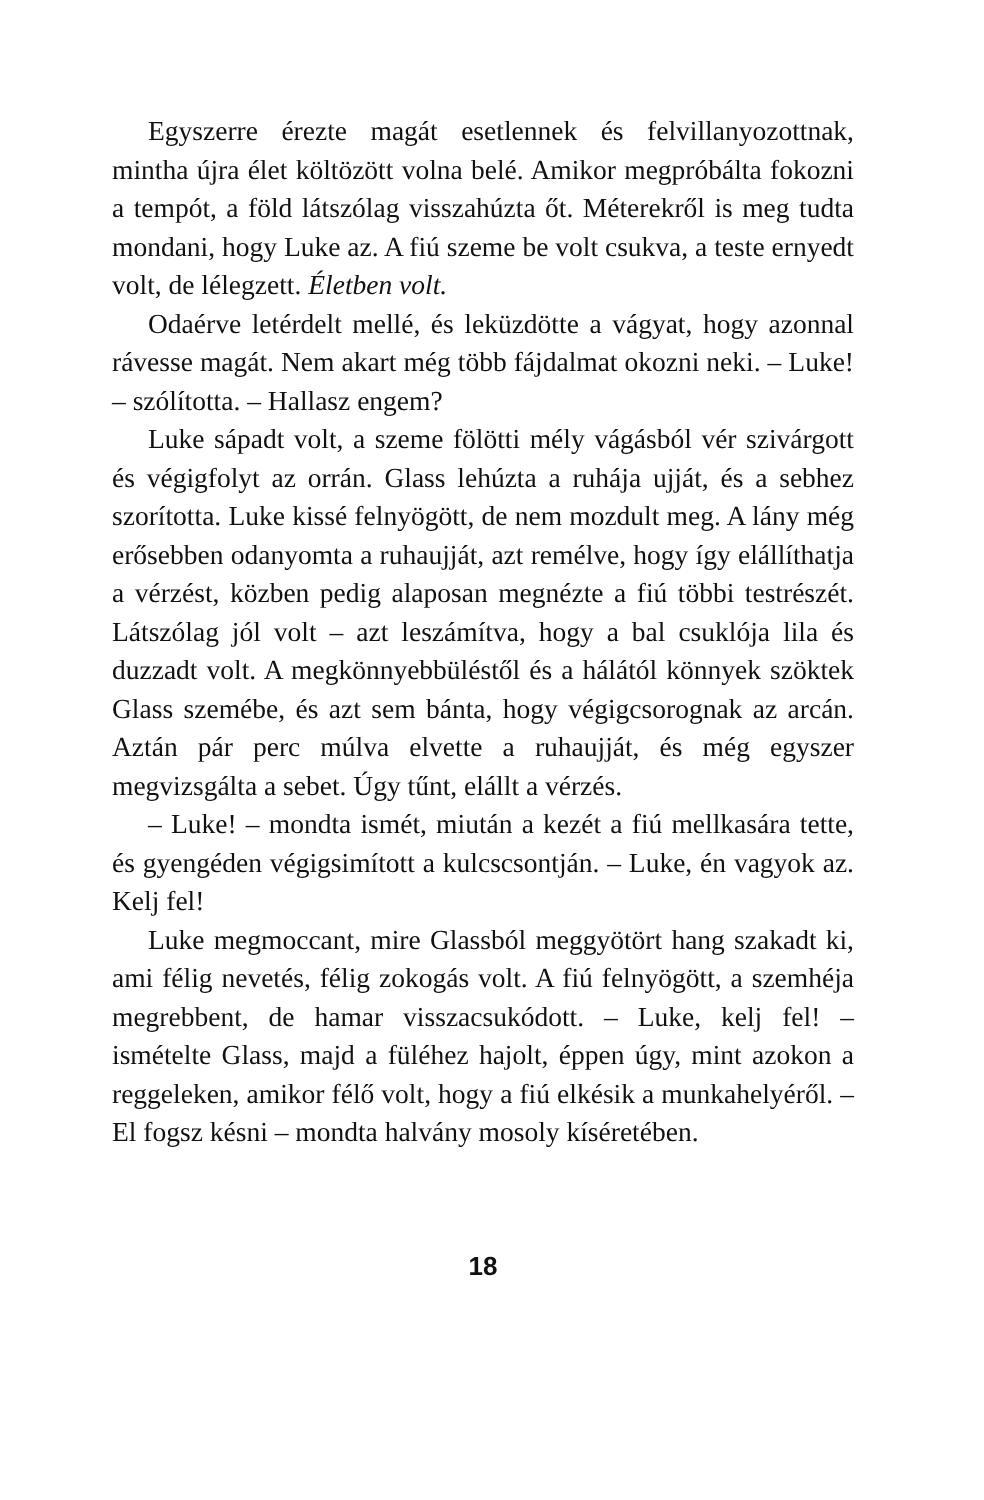Egyszerre érezte magát esetlennek és felvillanyozott­nak, mintha újra élet költözött volna belé. Amikor meg­próbálta fokozni a tempót, a föld látszólag visszahúzta őt. Méterekről is meg tudta mondani, hogy Luke az. A fiú szeme be volt csukva, a teste ernyedt volt, de lélegzett. Életben volt.
Odaérve letérdelt mellé, és leküzdötte a vágyat, hogy azonnal rávesse magát. Nem akart még több fájdalmat okozni neki. – Luke! – szólította. – Hallasz engem?
Luke sápadt volt, a szeme fölötti mély vágásból vér szivárgott és végigfolyt az orrán. Glass lehúzta a ruhá­ja ujját, és a sebhez szorította. Luke kissé felnyögött, de nem mozdult meg. A lány még erősebben odanyomta a ruhaujját, azt remélve, hogy így elállíthatja a vérzést, közben pedig alaposan megnézte a fiú többi testrészét. Látszólag jól volt – azt leszámítva, hogy a bal csuklója lila és duzzadt volt. A megkönnyebbüléstől és a hálától könnyek szöktek Glass szemébe, és azt sem bánta, hogy végigcsorognak az arcán. Aztán pár perc múlva elvette a ruhaujját, és még egyszer megvizsgálta a sebet. Úgy tűnt, elállt a vérzés.
– Luke! – mondta ismét, miután a kezét a fiú mellka­sára tette, és gyengéden végigsimított a kulcscsontján. – Luke, én vagyok az. Kelj fel!
Luke megmoccant, mire Glassból meggyötört hang szakadt ki, ami félig nevetés, félig zokogás volt. A fiú fel­nyögött, a szemhéja megrebbent, de hamar visszacsukó­dott. – Luke, kelj fel! – ismételte Glass, majd a füléhez hajolt, éppen úgy, mint azokon a reggeleken, amikor félő volt, hogy a fiú elkésik a munkahelyéről. – El fogsz késni – mondta halvány mosoly kíséretében.
18